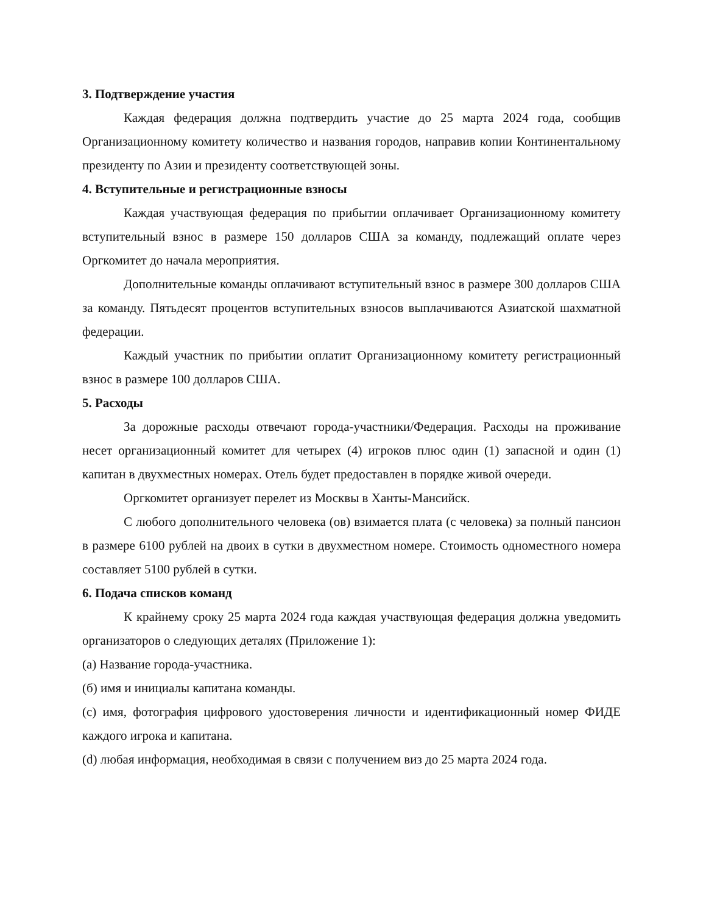3. Подтверждение участия
Каждая федерация должна подтвердить участие до 25 марта 2024 года, сообщив Организационному комитету количество и названия городов, направив копии Континентальному президенту по Азии и президенту соответствующей зоны.
4. Вступительные и регистрационные взносы
Каждая участвующая федерация по прибытии оплачивает Организационному комитету вступительный взнос в размере 150 долларов США за команду, подлежащий оплате через Оргкомитет до начала мероприятия.
Дополнительные команды оплачивают вступительный взнос в размере 300 долларов США за команду. Пятьдесят процентов вступительных взносов выплачиваются Азиатской шахматной федерации.
Каждый участник по прибытии оплатит Организационному комитету регистрационный взнос в размере 100 долларов США.
5. Расходы
За дорожные расходы отвечают города-участники/Федерация. Расходы на проживание несет организационный комитет для четырех (4) игроков плюс один (1) запасной и один (1) капитан в двухместных номерах. Отель будет предоставлен в порядке живой очереди.
Оргкомитет организует перелет из Москвы в Ханты-Мансийск.
С любого дополнительного человека (ов) взимается плата (с человека) за полный пансион в размере 6100 рублей на двоих в сутки в двухместном номере. Стоимость одноместного номера составляет 5100 рублей в сутки.
6. Подача списков команд
К крайнему сроку 25 марта 2024 года каждая участвующая федерация должна уведомить организаторов о следующих деталях (Приложение 1):
(a) Название города-участника.
(б) имя и инициалы капитана команды.
(c) имя, фотография цифрового удостоверения личности и идентификационный номер ФИДЕ каждого игрока и капитана.
(d) любая информация, необходимая в связи с получением виз до 25 марта 2024 года.